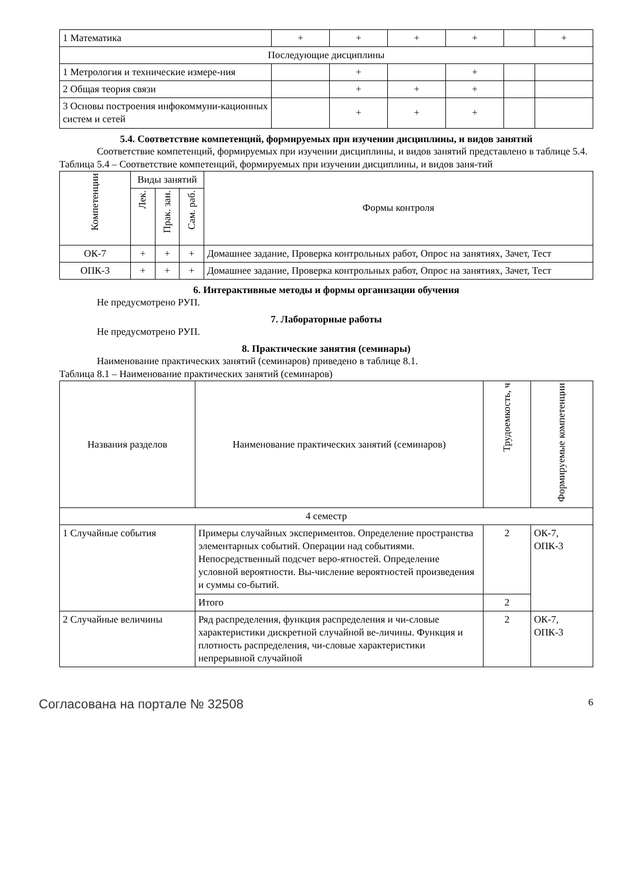| 1 Математика | + | + | + | + | | + |
| Последующие дисциплины | | | | | | |
| 1 Метрология и технические измере-ния | | + | | + | | |
| 2 Общая теория связи | | + | + | + | | |
| 3 Основы построения инфокоммуни-кационных систем и сетей | | + | + | + | | |
5.4. Соответствие компетенций, формируемых при изучении дисциплины, и видов занятий
Соответствие компетенций, формируемых при изучении дисциплины, и видов занятий представлено в таблице 5.4.
Таблица 5.4 – Соответствие компетенций, формируемых при изучении дисциплины, и видов заня-тий
| Компетенции | Виды занятий | | | Формы контроля |
| --- | --- | --- | --- | --- |
| | Лек. | Прак. зан. | Сам. раб. | |
| ОК-7 | + | + | + | Домашнее задание, Проверка контрольных работ, Опрос на занятиях, Зачет, Тест |
| ОПК-3 | + | + | + | Домашнее задание, Проверка контрольных работ, Опрос на занятиях, Зачет, Тест |
6. Интерактивные методы и формы организации обучения
Не предусмотрено РУП.
7. Лабораторные работы
Не предусмотрено РУП.
8. Практические занятия (семинары)
Наименование практических занятий (семинаров) приведено в таблице 8.1.
Таблица 8.1 – Наименование практических занятий (семинаров)
| Названия разделов | Наименование практических занятий (семинаров) | Трудоемкость, ч | Формируемые компетенции |
| --- | --- | --- | --- |
| 4 семестр | | | |
| 1 Случайные события | Примеры случайных экспериментов. Определение пространства элементарных событий. Операции над событиями. Непосредственный подсчет веро-ятностей. Определение условной вероятности. Вы-числение вероятностей произведения и суммы со-бытий. | 2 | ОК-7, ОПК-3 |
| | Итого | 2 | |
| 2 Случайные величины | Ряд распределения, функция распределения и чи-словые характеристики дискретной случайной ве-личины. Функция и плотность распределения, чи-словые характеристики непрерывной случайной | 2 | ОК-7, ОПК-3 |
Согласована на портале № 32508 6